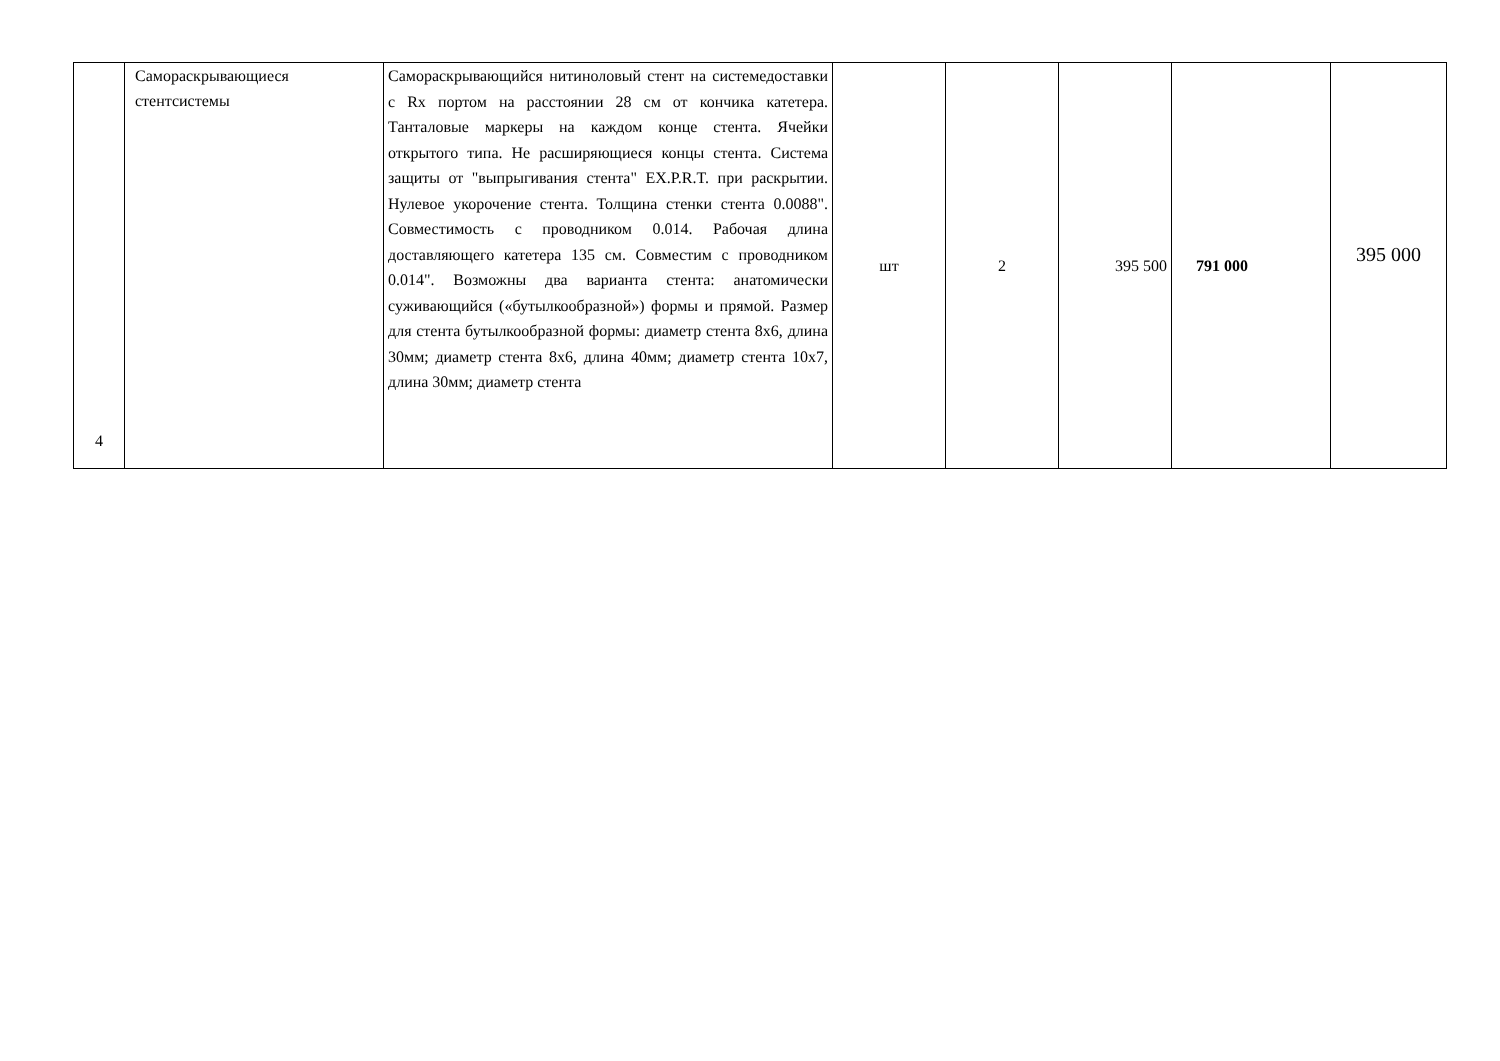| 4 | Самораскрывающиеся стентсистемы | Самораскрывающийся нитиноловый стент на системедоставки с Rx портом на расстоянии 28 см от кончика катетера. Танталовые маркеры на каждом конце стента. Ячейки открытого типа. Не расширяющиеся концы стента. Система защиты от "выпрыгивания стента" EX.P.R.T. при раскрытии. Нулевое укорочение стента. Толщина стенки стента 0.0088". Совместимость с проводником 0.014. Рабочая длина доставляющего катетера 135 см. Совместим с проводником 0.014". Возможны два варианта стента: анатомически суживающийся («бутылкообразной») формы и прямой. Размер для стента бутылкообразной формы: диаметр стента 8x6, длина 30мм; диаметр стента 8x6, длина 40мм; диаметр стента 10x7, длина 30мм; диаметр стента | шт | 2 | 395 500 | 791 000 | 395 000 |